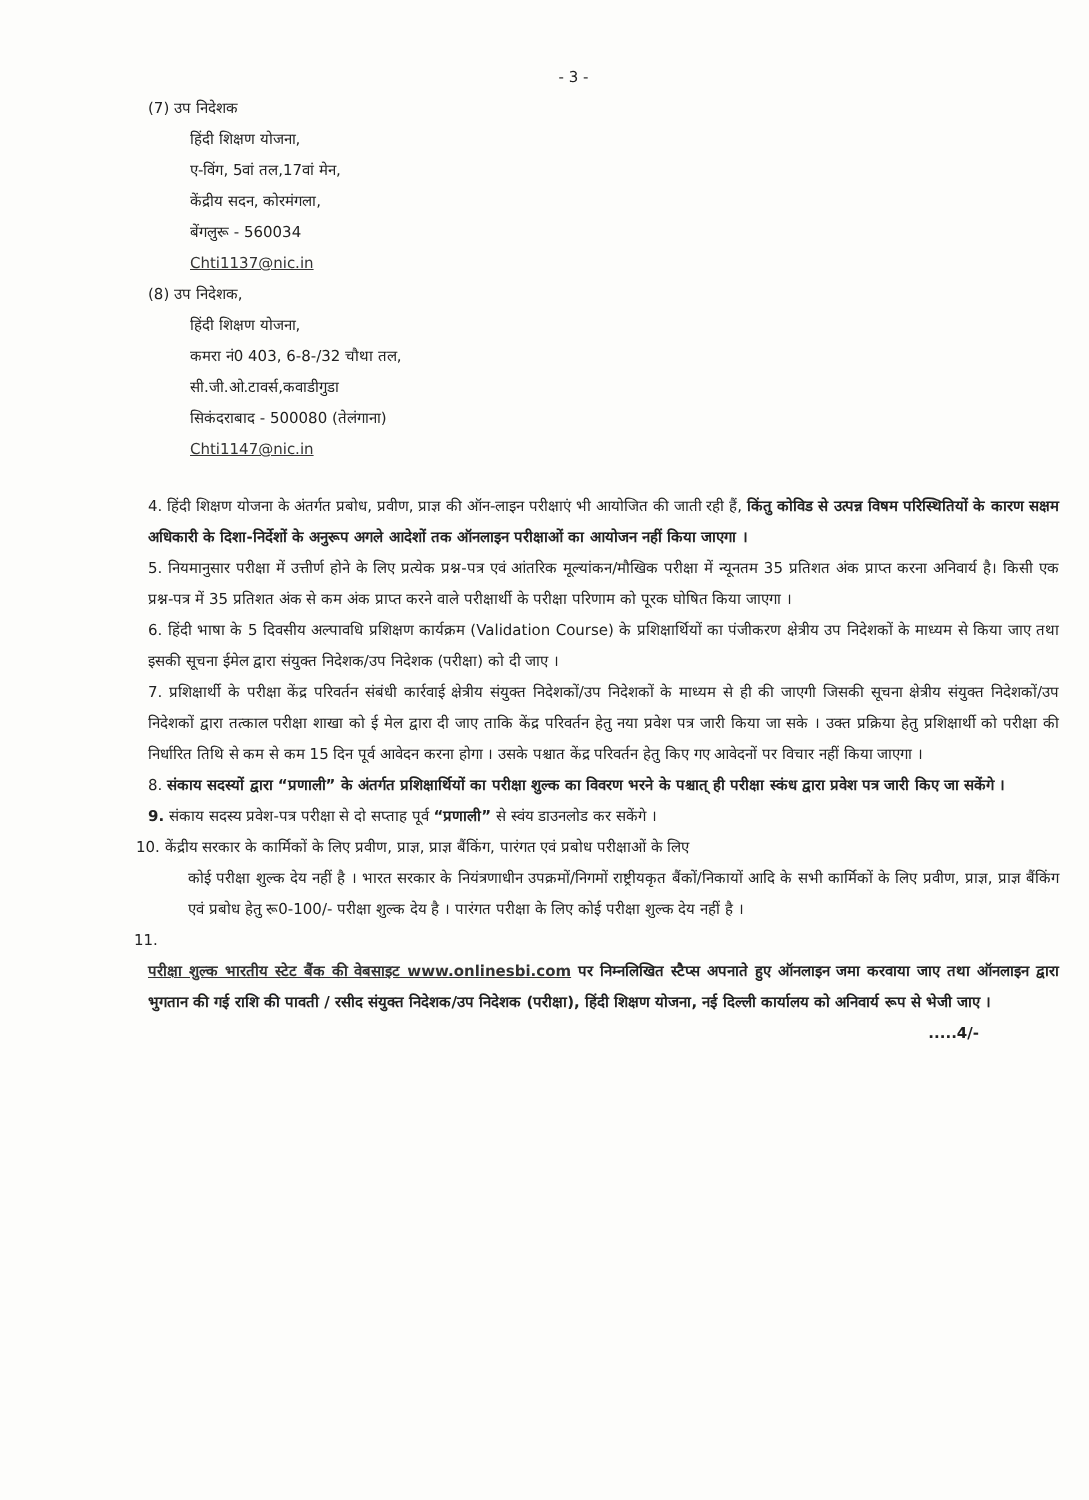- 3 -
(7) उप निदेशक
हिंदी शिक्षण योजना,
ए-विंग, 5वां तल,17वां मेन,
केंद्रीय सदन, कोरमंगला,
बेंगलुरू - 560034
Chti1137@nic.in
(8) उप निदेशक,
हिंदी शिक्षण योजना,
कमरा नं0 403, 6-8-/32 चौथा तल,
सी.जी.ओ.टावर्स,कवाडीगुडा
सिकंदराबाद - 500080 (तेलंगाना)
Chti1147@nic.in
4. हिंदी शिक्षण योजना के अंतर्गत प्रबोध, प्रवीण, प्राज्ञ की ऑन-लाइन परीक्षाएं भी आयोजित की जाती रही हैं, किंतु कोविड से उत्पन्न विषम परिस्थितियों के कारण सक्षम अधिकारी के दिशा-निर्देशों के अनुरूप अगले आदेशों तक ऑनलाइन परीक्षाओं का आयोजन नहीं किया जाएगा ।
5. नियमानुसार परीक्षा में उत्तीर्ण होने के लिए प्रत्येक प्रश्न-पत्र एवं आंतरिक मूल्यांकन/मौखिक परीक्षा में न्यूनतम 35 प्रतिशत अंक प्राप्त करना अनिवार्य है। किसी एक प्रश्न-पत्र में 35 प्रतिशत अंक से कम अंक प्राप्त करने वाले परीक्षार्थी के परीक्षा परिणाम को पूरक घोषित किया जाएगा ।
6. हिंदी भाषा के 5 दिवसीय अल्पावधि प्रशिक्षण कार्यक्रम (Validation Course) के प्रशिक्षार्थियों का पंजीकरण क्षेत्रीय उप निदेशकों के माध्यम से किया जाए तथा इसकी सूचना ईमेल द्वारा संयुक्त निदेशक/उप निदेशक (परीक्षा) को दी जाए ।
7. प्रशिक्षार्थी के परीक्षा केंद्र परिवर्तन संबंधी कार्रवाई क्षेत्रीय संयुक्त निदेशकों/उप निदेशकों के माध्यम से ही की जाएगी जिसकी सूचना क्षेत्रीय संयुक्त निदेशकों/उप निदेशकों द्वारा तत्काल परीक्षा शाखा को ई मेल द्वारा दी जाए ताकि केंद्र परिवर्तन हेतु नया प्रवेश पत्र जारी किया जा सके । उक्त प्रक्रिया हेतु प्रशिक्षार्थी को परीक्षा की निर्धारित तिथि से कम से कम 15 दिन पूर्व आवेदन करना होगा । उसके पश्चात केंद्र परिवर्तन हेतु किए गए आवेदनों पर विचार नहीं किया जाएगा ।
8. संकाय सदस्यों द्वारा “प्रणाली” के अंतर्गत प्रशिक्षार्थियों का परीक्षा शुल्क का विवरण भरने के पश्चात् ही परीक्षा स्कंध द्वारा प्रवेश पत्र जारी किए जा सकेंगे ।
9. संकाय सदस्य प्रवेश-पत्र परीक्षा से दो सप्ताह पूर्व “प्रणाली” से स्वंय डाउनलोड कर सकेंगे ।
10. केंद्रीय सरकार के कार्मिकों के लिए प्रवीण, प्राज्ञ, प्राज्ञ बैंकिंग, पारंगत एवं प्रबोध परीक्षाओं के लिए
कोई परीक्षा शुल्क देय नहीं है । भारत सरकार के नियंत्रणाधीन उपक्रमों/निगमों राष्ट्रीयकृत बैंकों/निकायों आदि के सभी कार्मिकों के लिए प्रवीण, प्राज्ञ, प्राज्ञ बैंकिंग एवं प्रबोध हेतु रू0-100/- परीक्षा शुल्क देय है । पारंगत परीक्षा के लिए कोई परीक्षा शुल्क देय नहीं है ।
11.
परीक्षा शुल्क भारतीय स्टेट बैंक की वेबसाइट www.onlinesbi.com पर निम्नलिखित स्टैप्स अपनाते हुए ऑनलाइन जमा करवाया जाए तथा ऑनलाइन द्वारा भुगतान की गई राशि की पावती / रसीद संयुक्त निदेशक/उप निदेशक (परीक्षा), हिंदी शिक्षण योजना, नई दिल्ली कार्यालय को अनिवार्य रूप से भेजी जाए ।
.....4/-